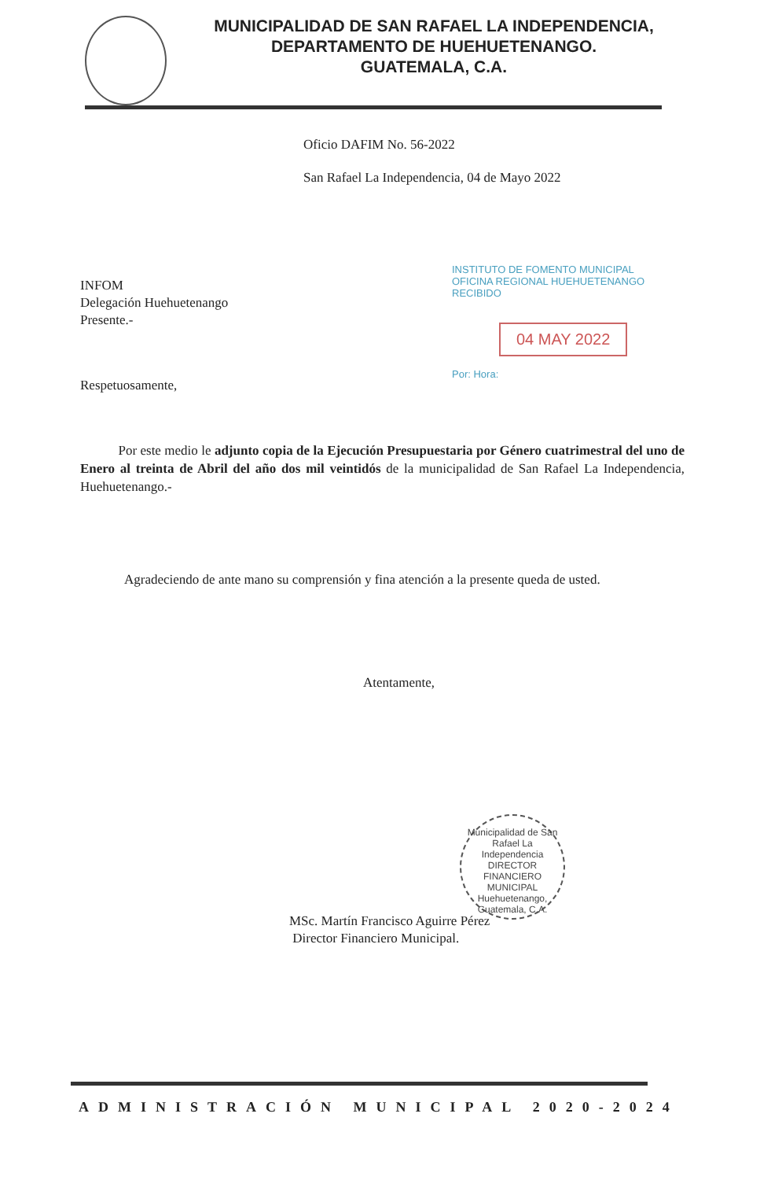MUNICIPALIDAD DE SAN RAFAEL LA INDEPENDENCIA,
DEPARTAMENTO DE HUEHUETENANGO.
GUATEMALA, C.A.
Oficio DAFIM No. 56-2022
San Rafael La Independencia, 04 de Mayo 2022
INSTITUTO DE FOMENTO MUNICIPAL
OFICINA REGIONAL HUEHUETENANGO
RECIBIDO
04 MAY 2022
Por: Hora:
INFOM
Delegación Huehuetenango
Presente.-
Respetuosamente,
Por este medio le adjunto copia de la Ejecución Presupuestaria por Género cuatrimestral del uno de Enero al treinta de Abril del año dos mil veintidós de la municipalidad de San Rafael La Independencia, Huehuetenango.-
Agradeciendo de ante mano su comprensión y fina atención a la presente queda de usted.
Atentamente,
Municipalidad de San Rafael La Independencia
DIRECTOR
FINANCIERO
MUNICIPAL
Huehuetenango, Guatemala, C.A.
MSc. Martín Francisco Aguirre Pérez
Director Financiero Municipal.
ADMINISTRACIÓN MUNICIPAL 2020-2024